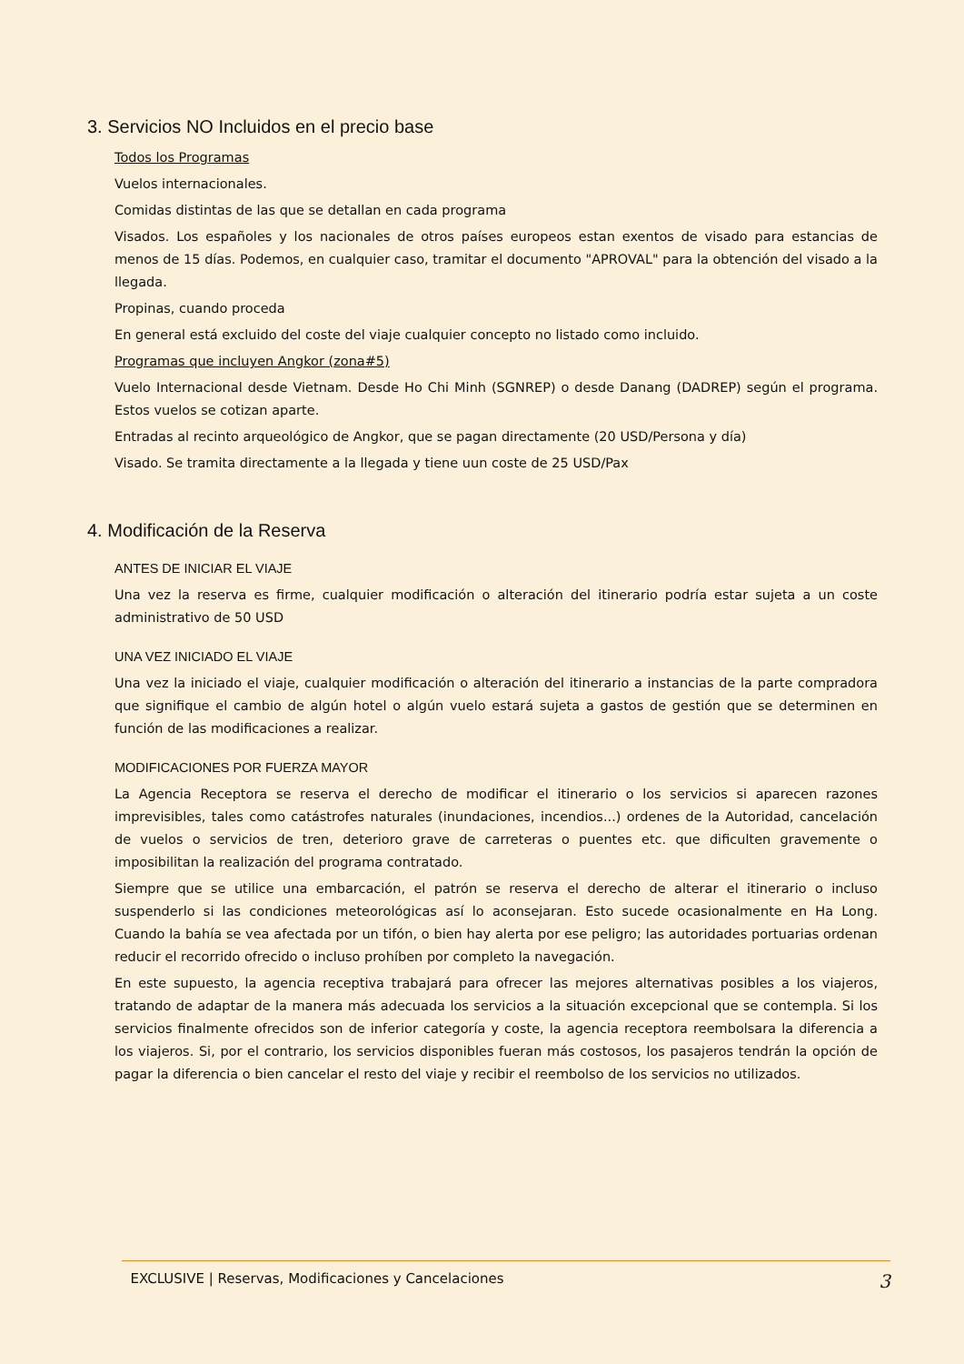3. Servicios NO Incluidos en el precio base
Todos los Programas
Vuelos internacionales.
Comidas distintas de las que se detallan en cada programa
Visados. Los españoles y los nacionales de otros países europeos estan exentos de visado para estancias de menos de 15 días. Podemos, en cualquier caso, tramitar el documento "APROVAL" para la obtención del visado a la llegada.
Propinas, cuando proceda
En general está excluido del coste del viaje cualquier concepto no listado como incluido.
Programas que incluyen Angkor (zona#5)
Vuelo Internacional desde Vietnam. Desde Ho Chi Minh (SGNREP) o desde Danang (DADREP) según el programa. Estos vuelos se cotizan aparte.
Entradas al recinto arqueológico de Angkor, que se pagan directamente (20 USD/Persona y día)
Visado. Se tramita directamente a la llegada y tiene uun coste de 25 USD/Pax
4. Modificación de la Reserva
ANTES DE INICIAR EL VIAJE
Una vez la reserva es firme, cualquier modificación o alteración del itinerario podría estar sujeta a un coste administrativo de 50 USD
UNA VEZ INICIADO EL VIAJE
Una vez la iniciado el viaje, cualquier modificación o alteración del itinerario a instancias de la parte compradora que signifique el cambio de algún hotel o algún vuelo estará sujeta a gastos de gestión que se determinen en función de las modificaciones a realizar.
MODIFICACIONES POR FUERZA MAYOR
La Agencia Receptora se reserva el derecho de modificar el itinerario o los servicios si aparecen razones imprevisibles, tales como catástrofes naturales (inundaciones, incendios...) ordenes de la Autoridad, cancelación de vuelos o servicios de tren, deterioro grave de carreteras o puentes etc. que dificulten gravemente o imposibilitan la realización del programa contratado.
Siempre que se utilice una embarcación, el patrón se reserva el derecho de alterar el itinerario o incluso suspenderlo si las condiciones meteorológicas así lo aconsejaran. Esto sucede ocasionalmente en Ha Long. Cuando la bahía se vea afectada por un tifón, o bien hay alerta por ese peligro; las autoridades portuarias ordenan reducir el recorrido ofrecido o incluso prohíben por completo la navegación.
En este supuesto, la agencia receptiva trabajará para ofrecer las mejores alternativas posibles a los viajeros, tratando de adaptar de la manera más adecuada los servicios a la situación excepcional que se contempla. Si los servicios finalmente ofrecidos son de inferior categoría y coste, la agencia receptora reembolsara la diferencia a los viajeros. Si, por el contrario, los servicios disponibles fueran más costosos, los pasajeros tendrán la opción de pagar la diferencia o bien cancelar el resto del viaje y recibir el reembolso de los servicios no utilizados.
EXCLUSIVE | Reservas, Modificaciones y Cancelaciones 3